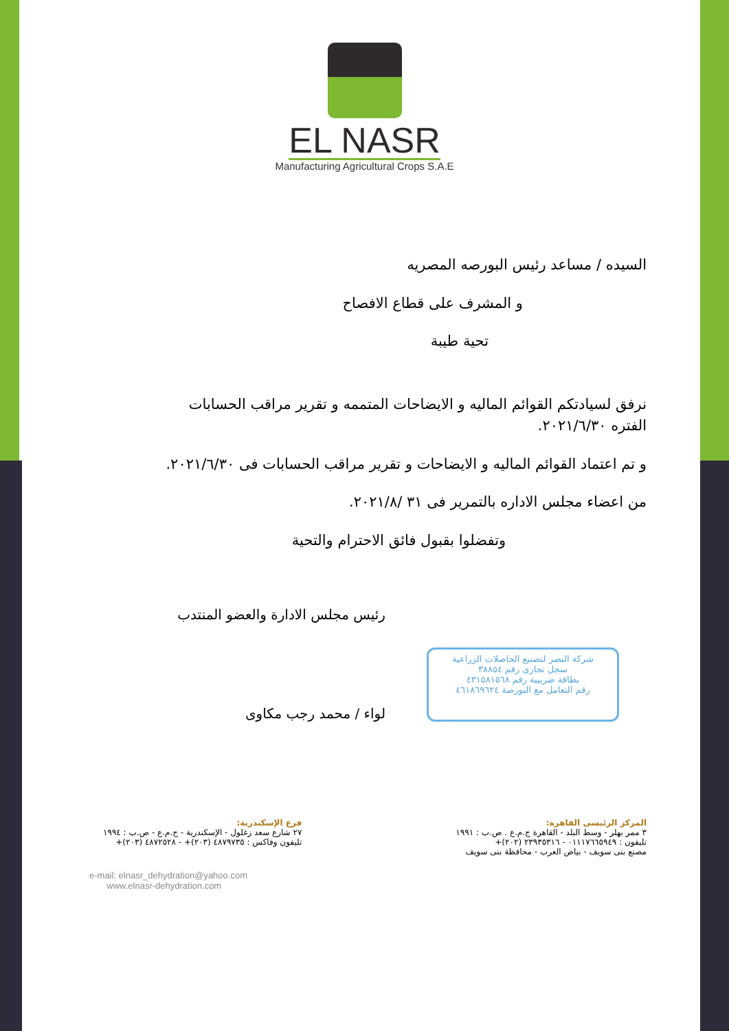EL NASR
Manufacturing Agricultural Crops S.A.E
السيده / مساعد رئيس البورصه المصريه
و المشرف على قطاع الافصاح
تحية طيبة
نرفق لسيادتكم القوائم الماليه و الايضاحات المتممه و تقرير مراقب الحسابات الفتره ٢٠٢١/٦/٣٠.
و تم اعتماد القوائم الماليه و الايضاحات و تقرير مراقب الحسابات فى ٢٠٢١/٦/٣٠.
من اعضاء مجلس الاداره بالتمرير فى ٣١ /٢٠٢١/٨.
وتفضلوا بقبول فائق الاحترام والتحية
شركة النصر لتصنيع الحاصلات الزراعية
سجل تجارى رقم ٣٨٨٥٤
بطاقة ضريبية رقم ٤٣١٥٨١٥٦٨
رقم التعامل مع البورصة ٤٦١٨٦٩٦٢٤
رئيس مجلس الادارة والعضو المنتدب
لواء / محمد رجب مكاوى
المركز الرئيسى القاهرة:
٣ ممر بهلر - وسط البلد - القاهرة ج.م.ع . ص.ب : ١٩٩١
تليفون : ٠١١١٧٦٦٥٩٤٩ - ٢٣٩٣٥٣١٦ (٢٠٢)+
مصنع بنى سويف - بياض العرب - محافظة بنى سويف
فرع الإسكندرية:
٢٧ شارع سعد زغلول - الإسكندرية - ج.م.ع - ص.ب : ١٩٩٤
تليفون وفاكس : ٤٨٧٩٧٣٥ (٢٠٣)+ - ٤٨٧٢٥٢٨ (٢٠٣)+
e-mail: elnasr_dehydration@yahoo.com
www.elnasr-dehydration.com